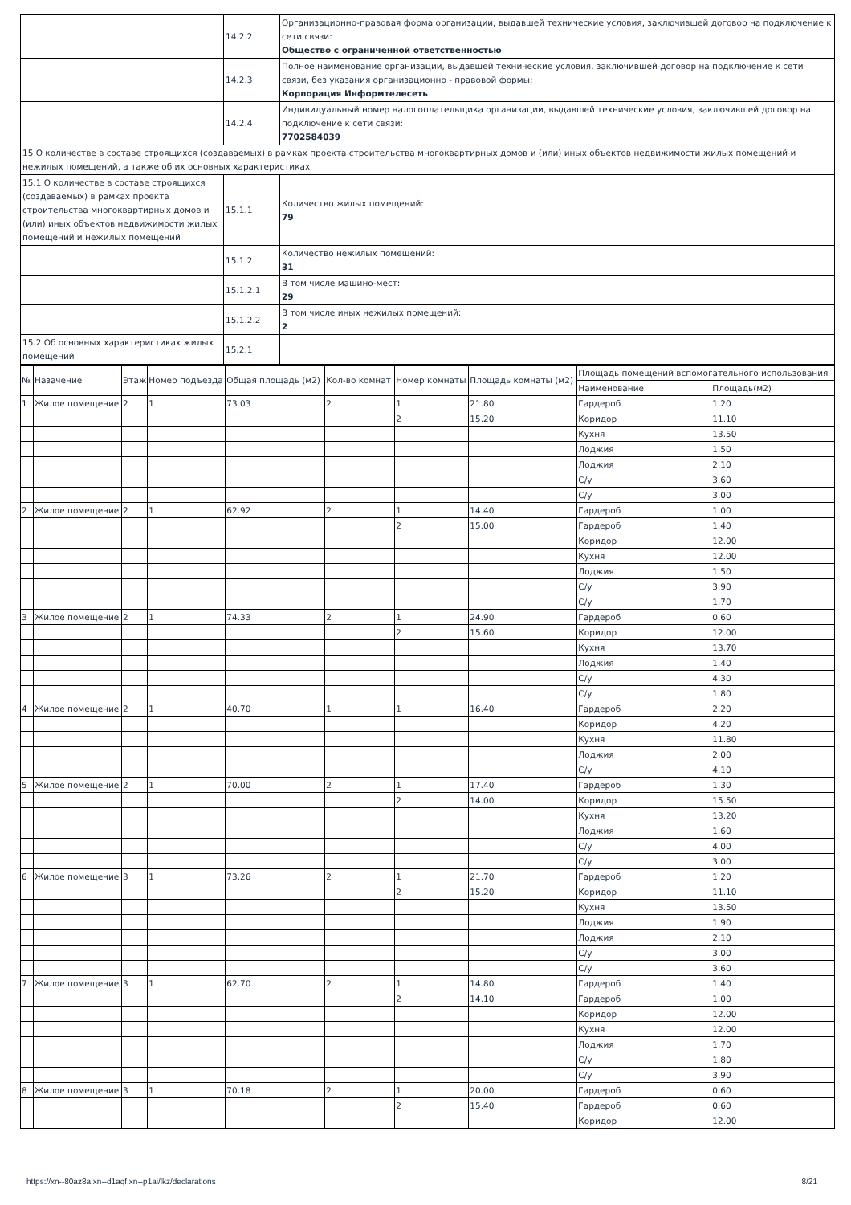| | 14.2.2 | Организационно-правовая форма организации, выдавшей технические условия, заключившей договор на подключение к сети связи: Общество с ограниченной ответственностью |
| | 14.2.3 | Полное наименование организации, выдавшей технические условия, заключившей договор на подключение к сети связи, без указания организационно - правовой формы: Корпорация Информтелесеть |
| | 14.2.4 | Индивидуальный номер налогоплательщика организации, выдавшей технические условия, заключившей договор на подключение к сети связи: 7702584039 |
| 15 О количестве в составе строящихся (создаваемых) в рамках проекта строительства многоквартирных домов и (или) иных объектов недвижимости жилых помещений и нежилых помещений, а также об их основных характеристиках | | |
| 15.1 О количестве в составе строящихся (создаваемых) в рамках проекта строительства многоквартирных домов и (или) иных объектов недвижимости жилых помещений и нежилых помещений | 15.1.1 | Количество жилых помещений: 79 |
| | 15.1.2 | Количество нежилых помещений: 31 |
| | 15.1.2.1 | В том числе машино-мест: 29 |
| | 15.1.2.2 | В том числе иных нежилых помещений: 2 |
| 15.2 Об основных характеристиках жилых помещений | 15.2.1 | |
| № | Назачение | Этаж | Номер подъезда | Общая площадь (м2) | Кол-во комнат | Номер комнаты | Площадь комнаты (м2) | Площадь помещений вспомогательного использования | |
| --- | --- | --- | --- | --- | --- | --- | --- | --- | --- |
| | | | | | | | | Наименование | Площадь(м2) |
| 1 | Жилое помещение | 2 | 1 | 73.03 | 2 | 1 | 21.80 | Гардероб | 1.20 |
| | | | | | | 2 | 15.20 | Коридор | 11.10 |
| | | | | | | | | Кухня | 13.50 |
| | | | | | | | | Лоджия | 1.50 |
| | | | | | | | | Лоджия | 2.10 |
| | | | | | | | | С/у | 3.60 |
| | | | | | | | | С/у | 3.00 |
| 2 | Жилое помещение | 2 | 1 | 62.92 | 2 | 1 | 14.40 | Гардероб | 1.00 |
| | | | | | | 2 | 15.00 | Гардероб | 1.40 |
| | | | | | | | | Коридор | 12.00 |
| | | | | | | | | Кухня | 12.00 |
| | | | | | | | | Лоджия | 1.50 |
| | | | | | | | | С/у | 3.90 |
| | | | | | | | | С/у | 1.70 |
| 3 | Жилое помещение | 2 | 1 | 74.33 | 2 | 1 | 24.90 | Гардероб | 0.60 |
| | | | | | | 2 | 15.60 | Коридор | 12.00 |
| | | | | | | | | Кухня | 13.70 |
| | | | | | | | | Лоджия | 1.40 |
| | | | | | | | | С/у | 4.30 |
| | | | | | | | | С/у | 1.80 |
| 4 | Жилое помещение | 2 | 1 | 40.70 | 1 | 1 | 16.40 | Гардероб | 2.20 |
| | | | | | | | | Коридор | 4.20 |
| | | | | | | | | Кухня | 11.80 |
| | | | | | | | | Лоджия | 2.00 |
| | | | | | | | | С/у | 4.10 |
| 5 | Жилое помещение | 2 | 1 | 70.00 | 2 | 1 | 17.40 | Гардероб | 1.30 |
| | | | | | | 2 | 14.00 | Коридор | 15.50 |
| | | | | | | | | Кухня | 13.20 |
| | | | | | | | | Лоджия | 1.60 |
| | | | | | | | | С/у | 4.00 |
| | | | | | | | | С/у | 3.00 |
| 6 | Жилое помещение | 3 | 1 | 73.26 | 2 | 1 | 21.70 | Гардероб | 1.20 |
| | | | | | | 2 | 15.20 | Коридор | 11.10 |
| | | | | | | | | Кухня | 13.50 |
| | | | | | | | | Лоджия | 1.90 |
| | | | | | | | | Лоджия | 2.10 |
| | | | | | | | | С/у | 3.00 |
| | | | | | | | | С/у | 3.60 |
| 7 | Жилое помещение | 3 | 1 | 62.70 | 2 | 1 | 14.80 | Гардероб | 1.40 |
| | | | | | | 2 | 14.10 | Гардероб | 1.00 |
| | | | | | | | | Коридор | 12.00 |
| | | | | | | | | Кухня | 12.00 |
| | | | | | | | | Лоджия | 1.70 |
| | | | | | | | | С/у | 1.80 |
| | | | | | | | | С/у | 3.90 |
| 8 | Жилое помещение | 3 | 1 | 70.18 | 2 | 1 | 20.00 | Гардероб | 0.60 |
| | | | | | | 2 | 15.40 | Гардероб | 0.60 |
| | | | | | | | | Коридор | 12.00 |
https://xn--80az8a.xn--d1aqf.xn--p1ai/lkz/declarations 8/21